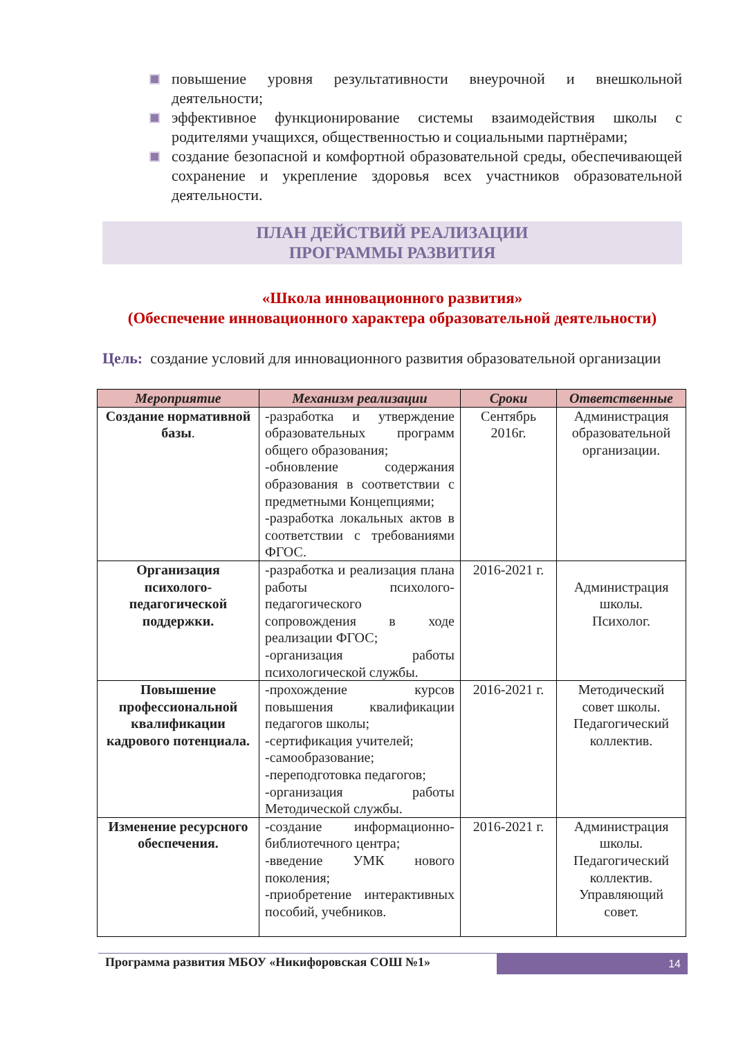повышение уровня результативности внеурочной и внешкольной деятельности;
эффективное функционирование системы взаимодействия школы с родителями учащихся, общественностью и социальными партнёрами;
создание безопасной и комфортной образовательной среды, обеспечивающей сохранение и укрепление здоровья всех участников образовательной деятельности.
ПЛАН ДЕЙСТВИЙ РЕАЛИЗАЦИИ
ПРОГРАММЫ РАЗВИТИЯ
«Школа инновационного развития»
(Обеспечение инновационного характера образовательной деятельности)
Цель: создание условий для инновационного развития образовательной организации
| Мероприятие | Механизм реализации | Сроки | Ответственные |
| --- | --- | --- | --- |
| Создание нормативной базы . | -разработка и утверждение образовательных программ общего образования; -обновление содержания образования в соответствии с предметными Концепциями; -разработка локальных актов в соответствии с требованиями ФГОС. | Сентябрь 2016г. | Администрация образовательной организации. |
| Организация психолого-педагогической поддержки. | -разработка и реализация плана работы психолого-педагогического сопровождения в ходе реализации ФГОС; -организация работы психологической службы. | 2016-2021 г. | Администрация школы. Психолог. |
| Повышение профессиональной квалификации кадрового потенциала. | -прохождение курсов повышения квалификации педагогов школы; -сертификация учителей; -самообразование; -переподготовка педагогов; -организация работы Методической службы. | 2016-2021 г. | Методический совет школы. Педагогический коллектив. |
| Изменение ресурсного обеспечения. | -создание информационно-библиотечного центра; -введение УМК нового поколения; -приобретение интерактивных пособий, учебников. | 2016-2021 г. | Администрация школы. Педагогический коллектив. Управляющий совет. |
Программа развития МБОУ «Никифоровская СОШ №1»
14